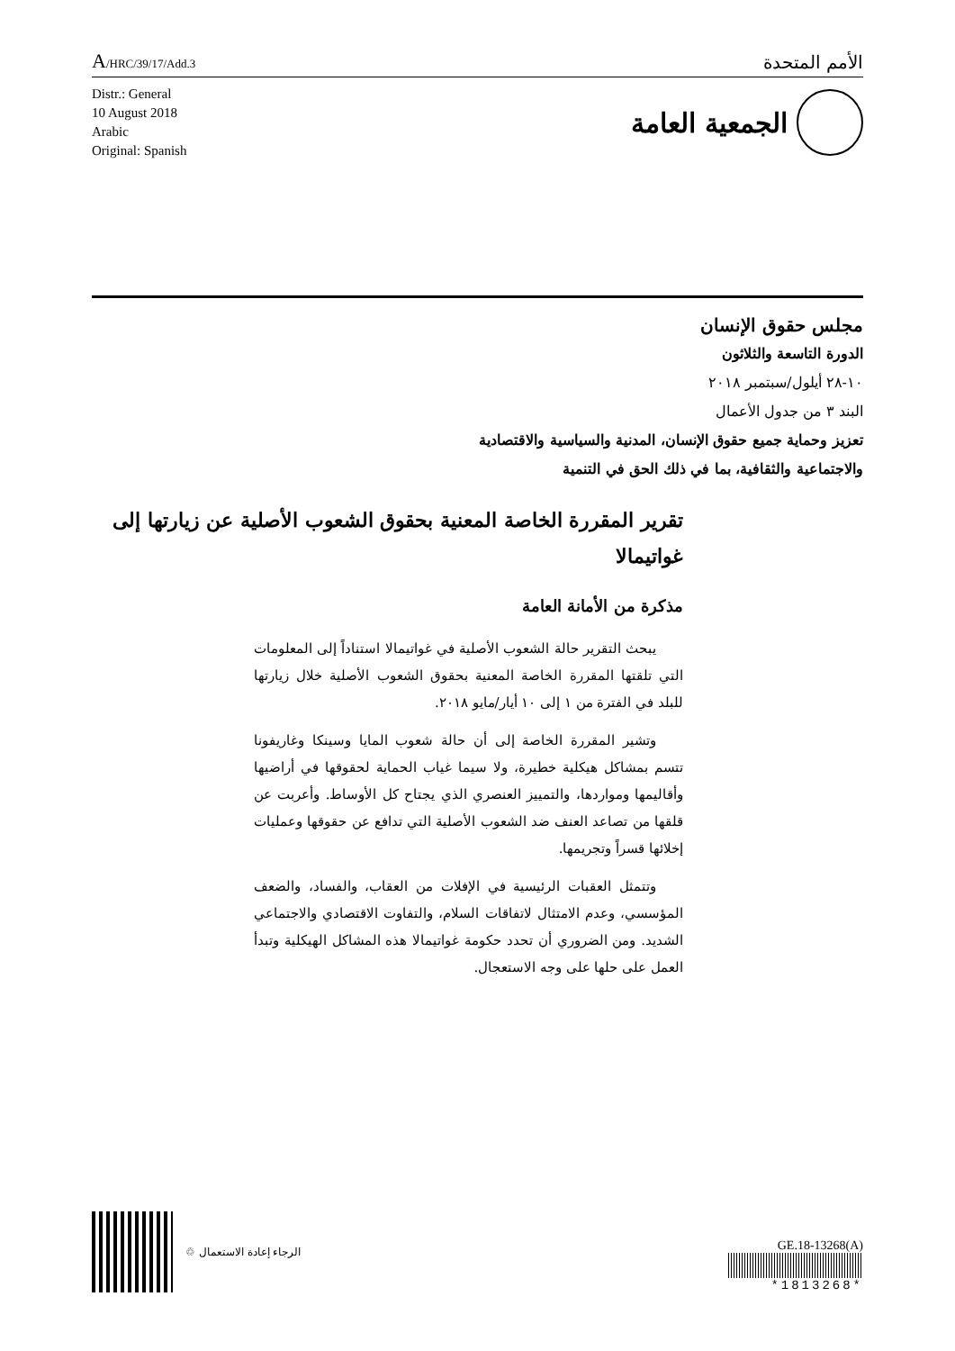A/HRC/39/17/Add.3
الأمم المتحدة
Distr.: General
10 August 2018
Arabic
Original: Spanish
الجمعية العامة
مجلس حقوق الإنسان
الدورة التاسعة والثلاثون
١٠-٢٨ أيلول/سبتمبر ٢٠١٨
البند ٣ من جدول الأعمال
تعزيز وحماية جميع حقوق الإنسان، المدنية والسياسية والاقتصادية
والاجتماعية والثقافية، بما في ذلك الحق في التنمية
تقرير المقررة الخاصة المعنية بحقوق الشعوب الأصلية عن زيارتها إلى غواتيمالا
مذكرة من الأمانة العامة
يبحث التقرير حالة الشعوب الأصلية في غواتيمالا استناداً إلى المعلومات التي تلقتها المقررة الخاصة المعنية بحقوق الشعوب الأصلية خلال زيارتها للبلد في الفترة من ١ إلى ١٠ أيار/مايو ٢٠١٨.
وتشير المقررة الخاصة إلى أن حالة شعوب المايا وسينكا وغاريفونا تتسم بمشاكل هيكلية خطيرة، ولا سيما غياب الحماية لحقوقها في أراضيها وأقاليمها ومواردها، والتمييز العنصري الذي يجتاح كل الأوساط. وأعربت عن قلقها من تصاعد العنف ضد الشعوب الأصلية التي تدافع عن حقوقها وعمليات إخلائها قسراً وتجريمها.
وتتمثل العقبات الرئيسية في الإفلات من العقاب، والفساد، والضعف المؤسسي، وعدم الامتثال لاتفاقات السلام، والتفاوت الاقتصادي والاجتماعي الشديد. ومن الضروري أن تحدد حكومة غواتيمالا هذه المشاكل الهيكلية وتبدأ العمل على حلها على وجه الاستعجال.
الرجاء إعادة الاستعمال ♲
GE.18-13268(A)
*1813268*